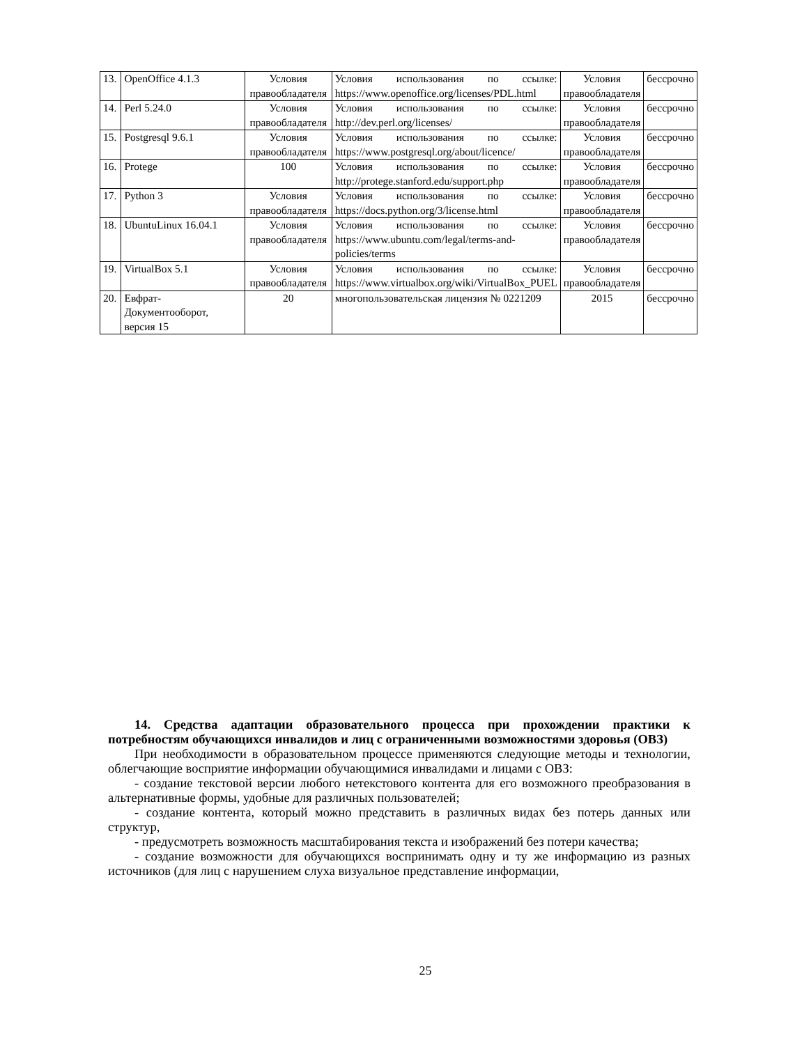| 13. | OpenOffice 4.1.3 | Условия правообладателя | Условия использования по ссылке: https://www.openoffice.org/licenses/PDL.html | Условия правообладателя | бессрочно |
| 14. | Perl 5.24.0 | Условия правообладателя | Условия использования по ссылке: http://dev.perl.org/licenses/ | Условия правообладателя | бессрочно |
| 15. | Postgresql 9.6.1 | Условия правообладателя | Условия использования по ссылке: https://www.postgresql.org/about/licence/ | Условия правообладателя | бессрочно |
| 16. | Protege | 100 | Условия использования по ссылке: http://protege.stanford.edu/support.php | Условия правообладателя | бессрочно |
| 17. | Python 3 | Условия правообладателя | Условия использования по ссылке: https://docs.python.org/3/license.html | Условия правообладателя | бессрочно |
| 18. | UbuntuLinux 16.04.1 | Условия правообладателя | Условия использования по ссылке: https://www.ubuntu.com/legal/terms-and-policies/terms | Условия правообладателя | бессрочно |
| 19. | VirtualBox 5.1 | Условия правообладателя | Условия использования по ссылке: https://www.virtualbox.org/wiki/VirtualBox_PUEL | Условия правообладателя | бессрочно |
| 20. | Евфрат-Документооборот, версия 15 | 20 | многопользовательская лицензия № 0221209 | 2015 | бессрочно |
14. Средства адаптации образовательного процесса при прохождении практики к потребностям обучающихся инвалидов и лиц с ограниченными возможностями здоровья (ОВЗ)
При необходимости в образовательном процессе применяются следующие методы и технологии, облегчающие восприятие информации обучающимися инвалидами и лицами с ОВЗ:
- создание текстовой версии любого нетекстового контента для его возможного преобразования в альтернативные формы, удобные для различных пользователей;
- создание контента, который можно представить в различных видах без потерь данных или структур,
- предусмотреть возможность масштабирования текста и изображений без потери качества;
- создание возможности для обучающихся воспринимать одну и ту же информацию из разных источников (для лиц с нарушением слуха визуальное представление информации,
25